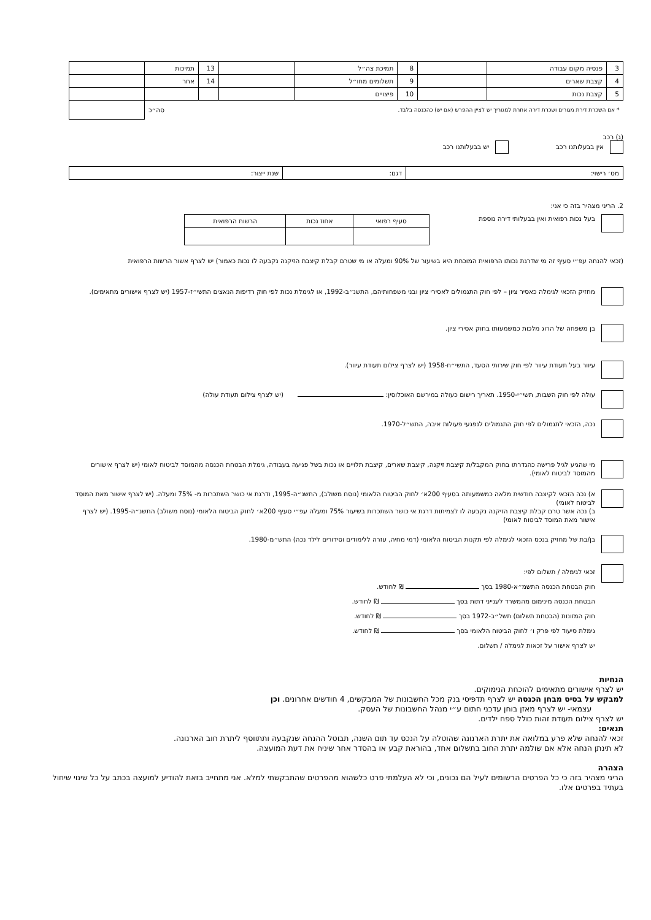| 3 | פנסיה מקום עבודה | | 8 | תמיכת צה״ל | | 13 | תמיכות | |
| 4 | קצבת שארים | | 9 | תשלומים מחו״ל | | 14 | אחר | |
| 5 | קצבת נכות | | 10 | פיצויים | | | | |
| * אם השכרת דירת מגורים ושכרת דירה אחרת למגוריך יש לציין ההפרש (אם יש) כהכנסה בלבד. | | | | | | | סה״כ | |
(ג) רכב
אין בבעלותנו רכב יש בבעלותנו רכב
| מס׳ רישוי: | דגם: | שנת ייצור: |
2. הריני מצהיר בזה כי אני:
בעל נכות רפואית ואין בבעלותי דירה נוספת
| סעיף רפואי | אחוז נכות | הרשות הרפואית |
| --- | --- | --- |
(זכאי להנחה עפ״י סעיף זה מי שדרגת נכותו הרפואית המוכחת היא בשיעור של 90% ומעלה או מי שטרם קבלת קיצבת הזיקנה נקבעה לו נכות כאמור) יש לצרף אשור הרשות הרפואית
מחזיק הזכאי לגימלה כאסיר ציון – לפי חוק התגמולים לאסירי ציון ובני משפחותיהם, התשנ״ב-1992, או לגימלת נכות לפי חוק רדיפות הנאצים התשי״ז-1957 (יש לצרף אישורים מתאימים).
בן משפחה של הרוג מלכות כמשמעותו בחוק אסירי ציון.
עיוור בעל תעודת עיוור לפי חוק שירותי הסעד, התשי״ח-1958 (יש לצרף צילום תעודת עיוור).
עולה לפי חוק השבות, תשי״י-1950. תאריך רישום כעולה במירשם האוכלוסין: (יש לצרף צילום תעודת עולה)
נכה, הזכאי לתגמולים לפי חוק התגמולים לנפגעי פעולות איבה, התש״ל-1970.
מי שהגיע לגיל פרישה כהגדרתו בחוק המקבל/ת קיצבת זיקנה, קיצבת שארים, קיצבת תלויים או נכות בשל פגיעה בעבודה, גימלת הבטחת הכנסה מהמוסד לביטוח לאומי (יש לצרף אישורים מהמוסד לביטוח לאומי).
א) נכה הזכאי לקיצבה חודשית מלאה כמשמעותה בסעיף 200א׳ לחוק הביטוח הלאומי (נוסח משולב), התשנ״ה-1995, ודרגת אי כושר השתכרות מ- 75% ומעלה. (יש לצרף אישור מאת המוסד לביטוח לאומי)
ב) נכה אשר טרם קבלת קיצבת הזיקנה נקבעה לו לצמיתות דרגת אי כושר השתכרות בשיעור 75% ומעלה עפ״י סעיף 200א׳ לחוק הביטוח הלאומי (נוסח משולב) התשנ״ה-1995. (יש לצרף אישור מאת המוסד לביטוח לאומי)
בן/בת של מחזיק בנכס הזכאי לגימלה לפי תקנות הביטוח הלאומי (דמי מחיה, עזרה ללימודים וסידורים לילד נכה) התש״מ-1980.
זכאי לגימלה / תשלום לפי:
חוק הבטחת הכנסה התשמ״א-1980 בסך ₪ לחודש.
הבטחת הכנסה מינימום מהמשרד לענייני דתות בסך ₪ לחודש.
חוק המזונות (הבטחת תשלום) תשל״ב-1972 בסך ₪ לחודש.
גימלת סיעוד לפי פרק ו׳ לחוק הביטוח הלאומי בסך ₪ לחודש.
יש לצרף אישור על זכאות לגימלה / תשלום.
הנחיות
יש לצרף אישורים מתאימים להוכחת הנימוקים.
למבקש על בסיס מבחן הכנסה יש לצרף תדפיסי בנק מכל החשבונות של המבקשים, 4 חודשים אחרונים. וכן
עצמאי- יש לצרף מאזן בוחן עדכני חתום ע״י מנהל החשבונות של העסק.
יש לצרף צילום תעודת זהות כולל ספח ילדים.
תנאים:
זכאי להנחה שלא פרע במלואה את יתרת הארנונה שהוטלה על הנכס עד תום השנה, תבוטל ההנחה שנקבעה ותתווסף ליתרת חוב הארנונה.
לא תינתן הנחה אלא אם שולמה יתרת החוב בתשלום אחד, בהוראת קבע או בהסדר אחר שיניח את דעת המועצה.
הצהרה
הריני מצהיר בזה כי כל הפרטים הרשומים לעיל הם נכונים, וכי לא העלמתי פרט כלשהוא מהפרטים שהתבקשתי למלא. אני מתחייב בזאת להודיע למועצה בכתב על כל שינוי שיחול בעתיד בפרטים אלו.